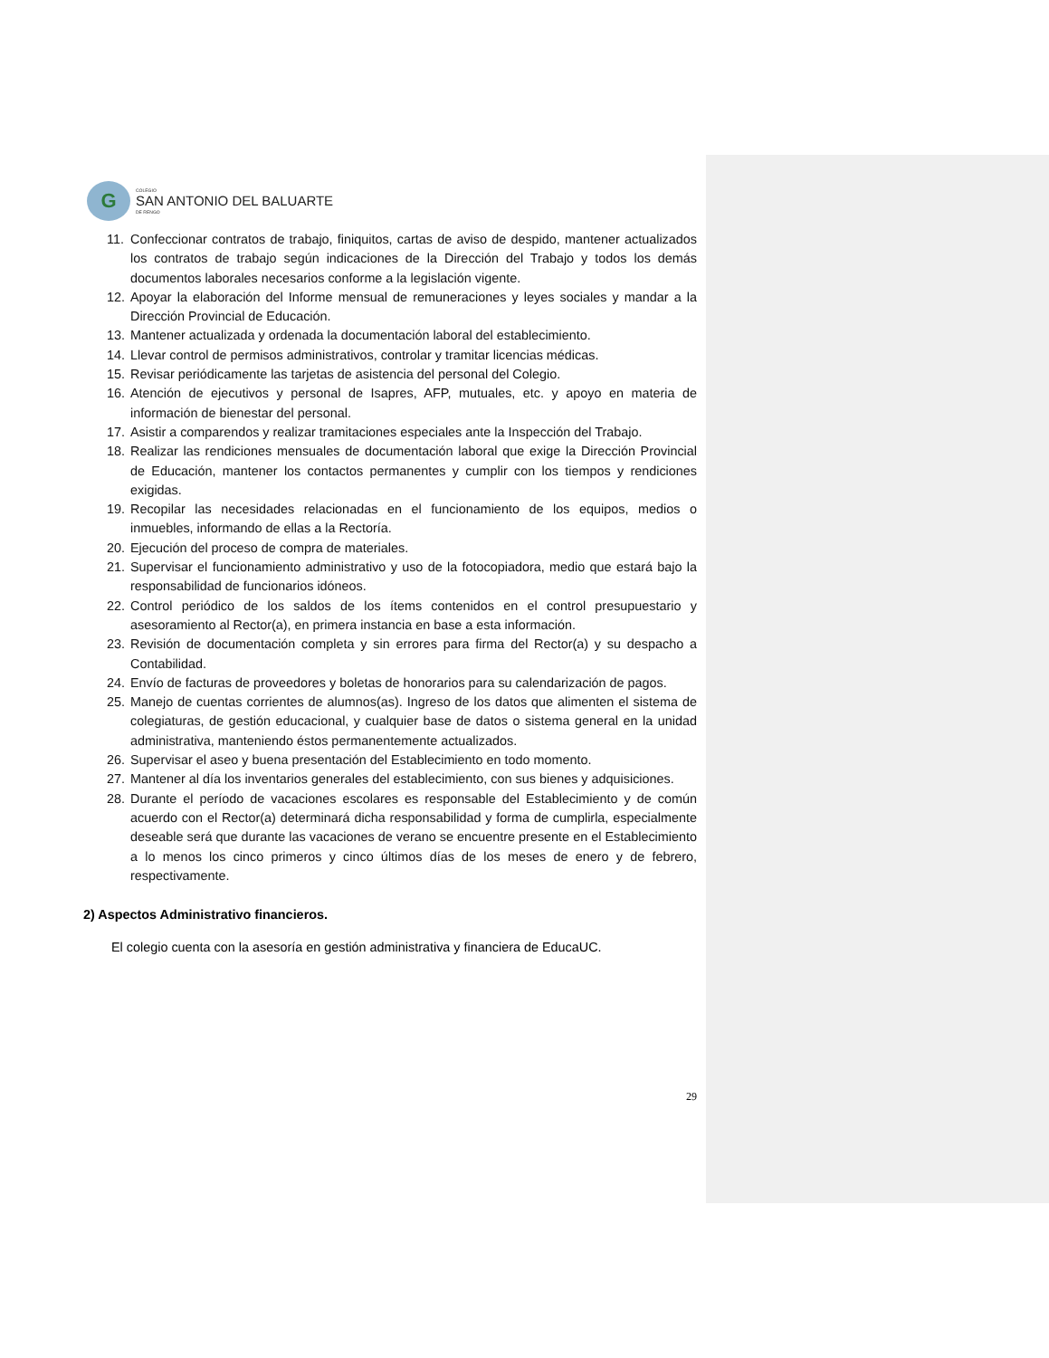G
COLEGIO
SAN ANTONIO DEL BALUARTE
DE RENGO
11. Confeccionar contratos de trabajo, finiquitos, cartas de aviso de despido, mantener actualizados los contratos de trabajo según indicaciones de la Dirección del Trabajo y todos los demás documentos laborales necesarios conforme a la legislación vigente.
12. Apoyar la elaboración del Informe mensual de remuneraciones y leyes sociales y mandar a la Dirección Provincial de Educación.
13. Mantener actualizada y ordenada la documentación laboral del establecimiento.
14. Llevar control de permisos administrativos, controlar y tramitar licencias médicas.
15. Revisar periódicamente las tarjetas de asistencia del personal del Colegio.
16. Atención de ejecutivos y personal de Isapres, AFP, mutuales, etc. y apoyo en materia de información de bienestar del personal.
17. Asistir a comparendos y realizar tramitaciones especiales ante la Inspección del Trabajo.
18. Realizar las rendiciones mensuales de documentación laboral que exige la Dirección Provincial de Educación, mantener los contactos permanentes y cumplir con los tiempos y rendiciones exigidas.
19. Recopilar las necesidades relacionadas en el funcionamiento de los equipos, medios o inmuebles, informando de ellas a la Rectoría.
20. Ejecución del proceso de compra de materiales.
21. Supervisar el funcionamiento administrativo y uso de la fotocopiadora, medio que estará bajo la responsabilidad de funcionarios idóneos.
22. Control periódico de los saldos de los ítems contenidos en el control presupuestario y asesoramiento al Rector(a), en primera instancia en base a esta información.
23. Revisión de documentación completa y sin errores para firma del Rector(a) y su despacho a Contabilidad.
24. Envío de facturas de proveedores y boletas de honorarios para su calendarización de pagos.
25. Manejo de cuentas corrientes de alumnos(as). Ingreso de los datos que alimenten el sistema de colegiaturas, de gestión educacional, y cualquier base de datos o sistema general en la unidad administrativa, manteniendo éstos permanentemente actualizados.
26. Supervisar el aseo y buena presentación del Establecimiento en todo momento.
27. Mantener al día los inventarios generales del establecimiento, con sus bienes y adquisiciones.
28. Durante el período de vacaciones escolares es responsable del Establecimiento y de común acuerdo con el Rector(a) determinará dicha responsabilidad y forma de cumplirla, especialmente deseable será que durante las vacaciones de verano se encuentre presente en el Establecimiento a lo menos los cinco primeros y cinco últimos días de los meses de enero y de febrero, respectivamente.
2) Aspectos Administrativo financieros.
El colegio cuenta con la asesoría en gestión administrativa y financiera de EducaUC.
29